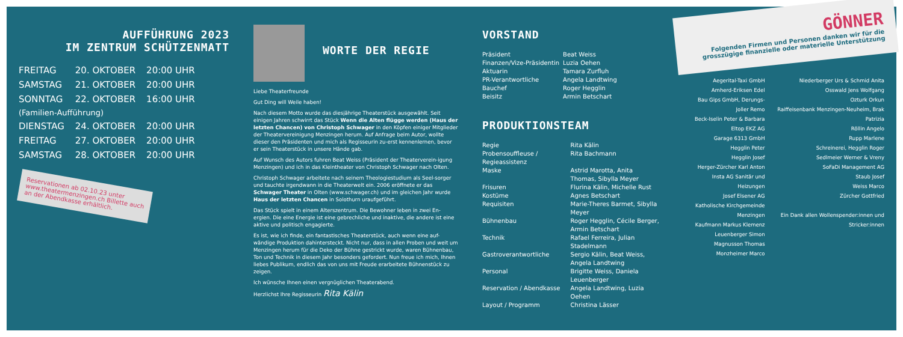AUFFÜHRUNG 2023
IM ZENTRUM SCHÜTZENMATT
| FREITAG | 20. OKTOBER | 20:00 UHR |
| SAMSTAG | 21. OKTOBER | 20:00 UHR |
| SONNTAG | 22. OKTOBER | 16:00 UHR |
| (Familien-Aufführung) | | |
| DIENSTAG | 24. OKTOBER | 20:00 UHR |
| FREITAG | 27. OKTOBER | 20:00 UHR |
| SAMSTAG | 28. OKTOBER | 20:00 UHR |
Reservationen ab 02.10.23 unter www.theatermenzingen.ch Billette auch an der Abendkasse erhältlich.
WORTE DER REGIE
Liebe Theaterfreunde
Gut Ding will Weile haben!
Nach diesem Motto wurde das diesjährige Theaterstück ausgewählt. Seit einigen Jahren schwirrt das Stück Wenn die Alten flügge werden (Haus der letzten Chancen) von Christoph Schwager in den Köpfen einiger Mitglieder der Theatervereinigung Menzingen herum. Auf Anfrage beim Autor, wollte dieser den Präsidenten und mich als Regisseurin zu-erst kennenlernen, bevor er sein Theaterstück in unsere Hände gab.
Auf Wunsch des Autors fuhren Beat Weiss (Präsident der Theaterverein-igung Menzingen) und ich in das Kleintheater von Christoph Schwager nach Olten.
Christoph Schwager arbeitete nach seinem Theologiestudium als Seel-sorger und tauchte irgendwann in die Theaterwelt ein. 2006 eröffnete er das Schwager Theater in Olten (www.schwager.ch) und im gleichen Jahr wurde Haus der letzten Chancen in Solothurn uraufgeführt.
Das Stück spielt in einem Alterszentrum. Die Bewohner leben in zwei En-ergien. Die eine Energie ist eine gebrechliche und inaktive, die andere ist eine aktive und politisch engagierte.
Es ist, wie ich finde, ein fantastisches Theaterstück, auch wenn eine auf-wändige Produktion dahintersteckt. Nicht nur, dass in allen Proben und weit um Menzingen herum für die Deko der Bühne gestrickt wurde, waren Bühnenbau, Ton und Technik in diesem Jahr besonders gefordert. Nun freue ich mich, Ihnen liebes Publikum, endlich das von uns mit Freude erarbeitete Bühnenstück zu zeigen.
Ich wünsche Ihnen einen vergnüglichen Theaterabend.
Herzlichst Ihre Regisseurin Rita Kälin
VORSTAND
| Präsident | Beat Weiss |
| Finanzen/Vize-Präsidentin | Luzia Oehen |
| Aktuarin | Tamara Zurfluh |
| PR-Verantwortliche | Angela Landtwing |
| Bauchef | Roger Hegglin |
| Beisitz | Armin Betschart |
PRODUKTIONSTEAM
| Regie | Rita Kälin |
| Probensouffleuse / Regieassistenz | Rita Bachmann |
| Maske | Astrid Marotta, Anita Thomas, Sibylla Meyer |
| Frisuren | Flurina Kälin, Michelle Rust |
| Kostüme | Agnes Betschart |
| Requisiten | Marie-Theres Barmet, Sibylla Meyer |
| Bühnenbau | Roger Hegglin, Cécile Berger, Armin Betschart |
| Technik | Rafael Ferreira, Julian Stadelmann |
| Gastroverantwortliche | Sergio Kälin, Beat Weiss, Angela Landtwing |
| Personal | Brigitte Weiss, Daniela Leuenberger |
| Reservation / Abendkasse | Angela Landtwing, Luzia Oehen |
| Layout / Programm | Christina Lässer |
GÖNNER
Folgenden Firmen und Personen danken wir für die grosszügige finanzielle oder materielle Unterstützung
Aegerital-Taxi GmbH
Amherd-Eriksen Edel
Bau Gips GmbH, Derungs-Joller Remo
Beck-Iselin Peter & Barbara
Eltop EKZ AG
Garage 6313 GmbH
Hegglin Peter
Hegglin Josef
Herger-Zürcher Karl Anton
Insta AG Sanitär und Heizungen
Josef Elsener AG
Katholische Kirchgemeinde Menzingen
Kaufmann Markus Klemenz
Leuenberger Simon
Magnusson Thomas
Monzheimer Marco
Niederberger Urs & Schmid Anita
Osswald Jens Wolfgang
Ozturk Orkun
Raiffeisenbank Menzingen-Neuheim, Brak Patrizia
Röllin Angelo
Rupp Marlene
Schreinerei, Hegglin Roger
Sedlmeier Werner & Vreny
SoFaDi Management AG
Staub Josef
Weiss Marco
Zürcher Gottfried
Ein Dank allen Wollenspender:innen und Stricker:innen